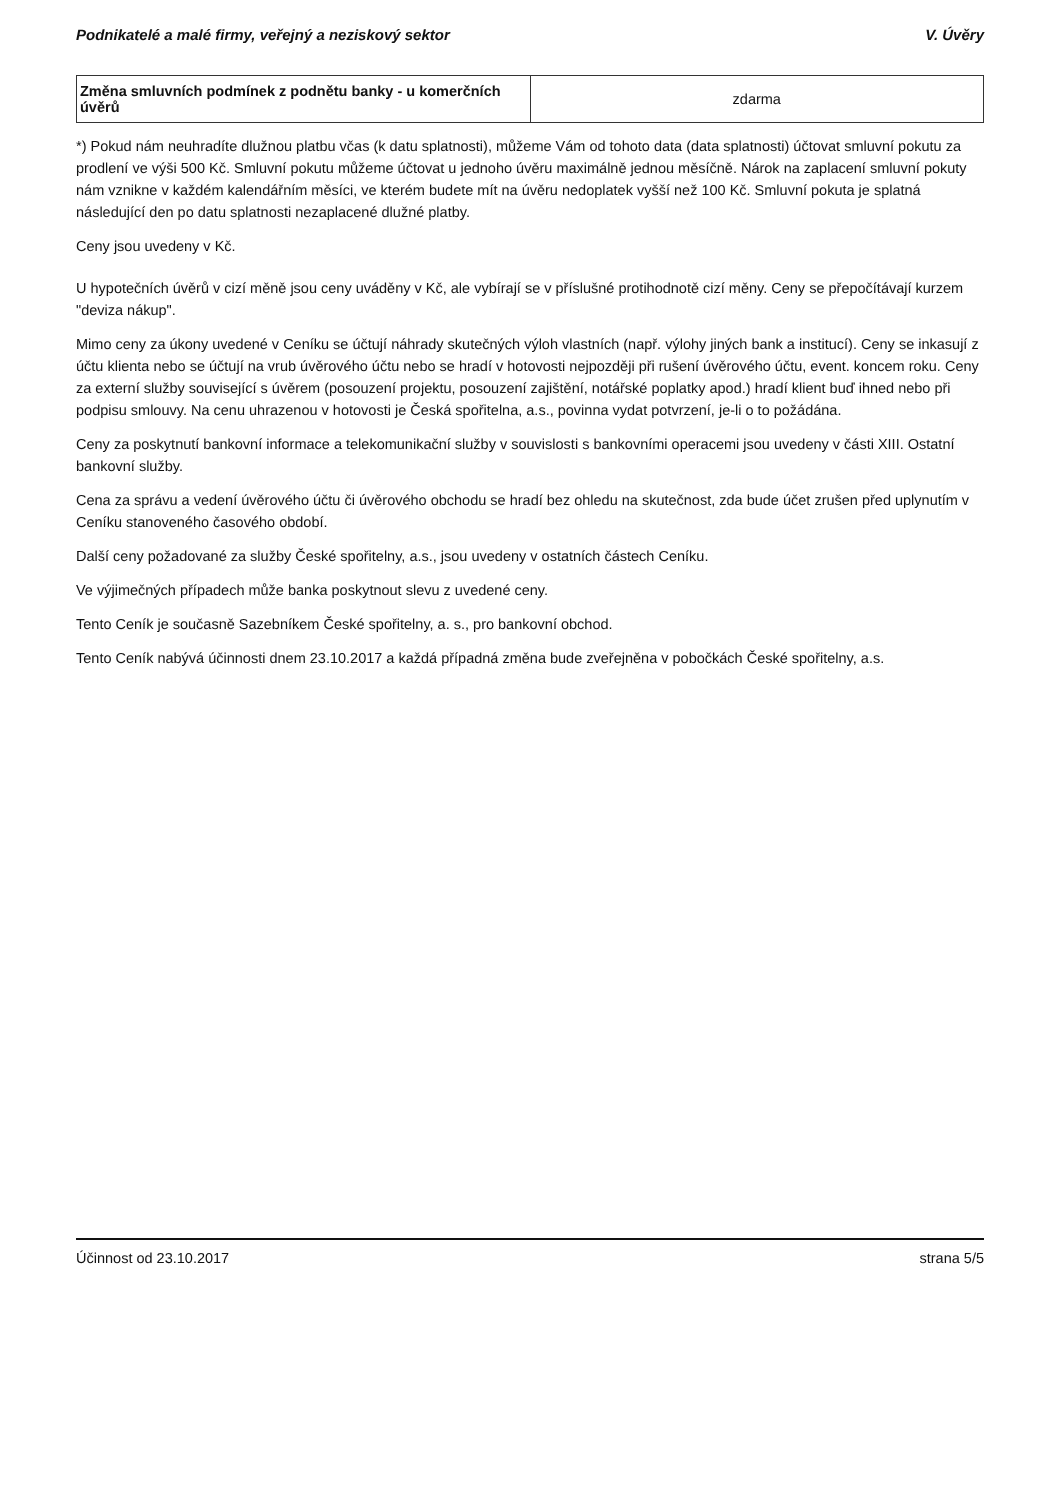Podnikatelé a malé firmy, veřejný a neziskový sektor V. Úvěry
| Změna smluvních podmínek z podnětu banky - u komerčních úvěrů | zdarma |
*) Pokud nám neuhradíte dlužnou platbu včas (k datu splatnosti), můžeme Vám od tohoto data (data splatnosti) účtovat smluvní pokutu za prodlení ve výši 500 Kč. Smluvní pokutu můžeme účtovat u jednoho úvěru maximálně jednou měsíčně. Nárok na zaplacení smluvní pokuty nám vznikne v každém kalendářním měsíci, ve kterém budete mít na úvěru nedoplatek vyšší než 100 Kč. Smluvní pokuta je splatná následující den po datu splatnosti nezaplacené dlužné platby.
Ceny jsou uvedeny v Kč.
U hypotečních úvěrů v cizí měně jsou ceny uváděny v Kč, ale vybírají se v příslušné protihodnotě cizí měny. Ceny se přepočítávají kurzem "deviza nákup".
Mimo ceny za úkony uvedené v Ceníku se účtují náhrady skutečných výloh vlastních (např. výlohy jiných bank a institucí). Ceny se inkasují z účtu klienta nebo se účtují na vrub úvěrového účtu nebo se hradí v hotovosti nejpozději při rušení úvěrového účtu, event. koncem roku. Ceny za externí služby související s úvěrem (posouzení projektu, posouzení zajištění, notářské poplatky apod.) hradí klient buď ihned nebo při podpisu smlouvy. Na cenu uhrazenou v hotovosti je Česká spořitelna, a.s., povinna vydat potvrzení, je-li o to požádána.
Ceny za poskytnutí bankovní informace a telekomunikační služby v souvislosti s bankovními operacemi jsou uvedeny v části XIII. Ostatní bankovní služby.
Cena za správu a vedení úvěrového účtu či úvěrového obchodu se hradí bez ohledu na skutečnost, zda bude účet zrušen před uplynutím v Ceníku stanoveného časového období.
Další ceny požadované za služby České spořitelny, a.s., jsou uvedeny v ostatních částech Ceníku.
Ve výjimečných případech může banka poskytnout slevu z uvedené ceny.
Tento Ceník je současně Sazebníkem České spořitelny, a. s., pro bankovní obchod.
Tento Ceník nabývá účinnosti dnem 23.10.2017 a každá případná změna bude zveřejněna v pobočkách České spořitelny, a.s.
Účinnost od 23.10.2017 strana 5/5